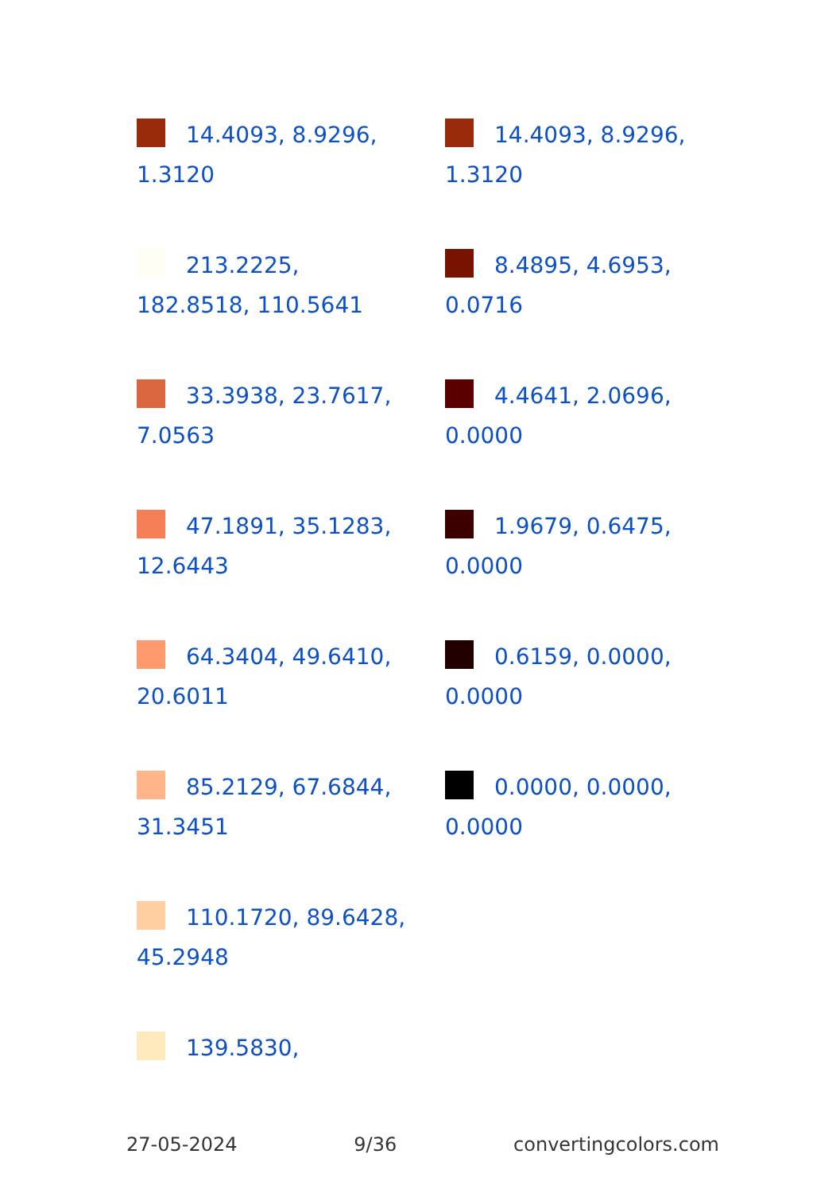14.4093, 8.9296,
1.3120
213.2225,
182.8518, 110.5641
33.3938, 23.7617,
7.0563
47.1891, 35.1283,
12.6443
64.3404, 49.6410,
20.6011
85.2129, 67.6844,
31.3451
110.1720, 89.6428,
45.2948
139.5830,
14.4093, 8.9296,
1.3120
8.4895, 4.6953,
0.0716
4.4641, 2.0696,
0.0000
1.9679, 0.6475,
0.0000
0.6159, 0.0000,
0.0000
0.0000, 0.0000,
0.0000
27-05-2024 9/36 convertingcolors.com